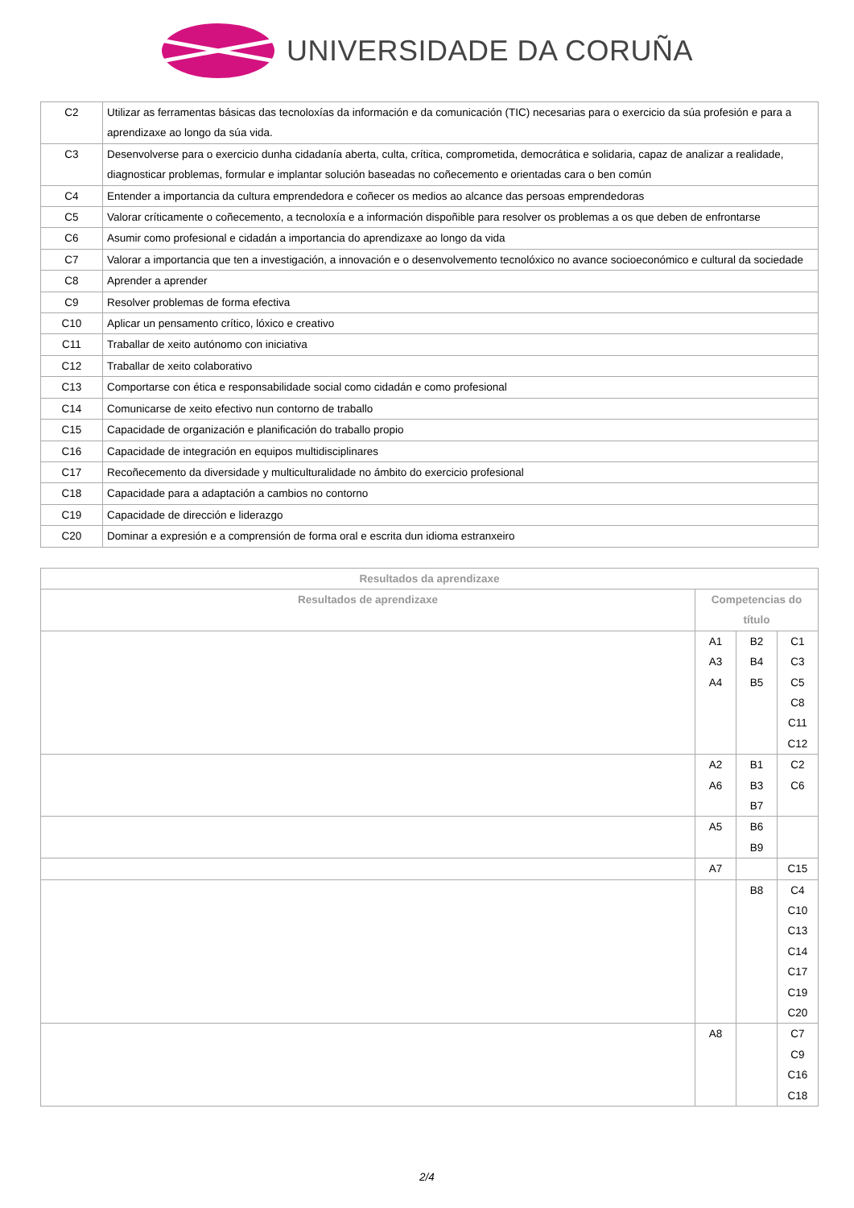UNIVERSIDADE DA CORUÑA
| C2 | Utilizar as ferramentas básicas das tecnoloxías da información e da comunicación (TIC) necesarias para o exercicio da súa profesión e para a aprendizaxe ao longo da súa vida. |
| C3 | Desenvolverse para o exercicio dunha cidadanía aberta, culta, crítica, comprometida, democrática e solidaria, capaz de analizar a realidade, diagnosticar problemas, formular e implantar solución baseadas no coñecemento e orientadas cara o ben común |
| C4 | Entender a importancia da cultura emprendedora e coñecer os medios ao alcance das persoas emprendedoras |
| C5 | Valorar críticamente o coñecemento, a tecnoloxía e a información dispoñible para resolver os problemas a os que deben de enfrontarse |
| C6 | Asumir como profesional e cidadán a importancia do aprendizaxe ao longo da vida |
| C7 | Valorar a importancia que ten a investigación, a innovación e o desenvolvemento tecnolóxico no avance socioeconómico e cultural da sociedade |
| C8 | Aprender a aprender |
| C9 | Resolver problemas de forma efectiva |
| C10 | Aplicar un pensamento crítico, lóxico e creativo |
| C11 | Traballar de xeito autónomo con iniciativa |
| C12 | Traballar de xeito colaborativo |
| C13 | Comportarse con ética e responsabilidade social como cidadán e como profesional |
| C14 | Comunicarse de xeito efectivo nun contorno de traballo |
| C15 | Capacidade de organización e planificación do traballo propio |
| C16 | Capacidade de integración en equipos multidisciplinares |
| C17 | Recoñecemento da diversidade y multiculturalidade no ámbito do exercicio profesional |
| C18 | Capacidade para a adaptación a cambios no contorno |
| C19 | Capacidade de dirección e liderazgo |
| C20 | Dominar a expresión e a comprensión de forma oral e escrita dun idioma estranxeiro |
| Resultados da aprendizaxe | | | |
| --- | --- | --- | --- |
| Resultados de aprendizaxe | Competencias do título | | |
| | A1 A3 A4 | B2 B4 B5 | C1 C3 C5 C8 C11 C12 |
| | A2 A6 | B1 B3 B7 | C2 C6 |
| | A5 | B6 B9 | |
| | A7 | | C15 |
| | | B8 | C4 C10 C13 C14 C17 C19 C20 |
| | A8 | | C7 C9 C16 C18 |
2/4